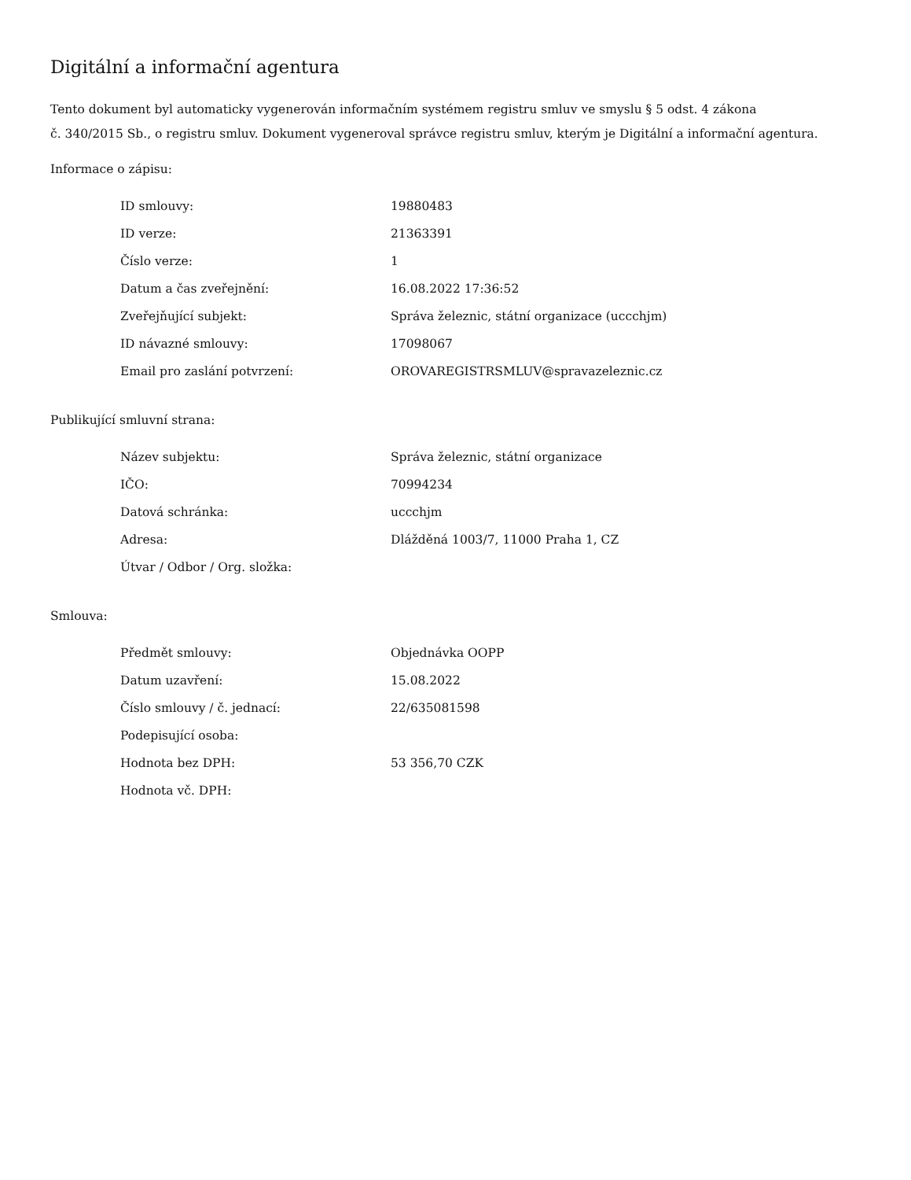Digitální a informační agentura
Tento dokument byl automaticky vygenerován informačním systémem registru smluv ve smyslu § 5 odst. 4 zákona
č. 340/2015 Sb., o registru smluv. Dokument vygeneroval správce registru smluv, kterým je Digitální a informační agentura.
Informace o zápisu:
| ID smlouvy: | 19880483 |
| ID verze: | 21363391 |
| Číslo verze: | 1 |
| Datum a čas zveřejnění: | 16.08.2022 17:36:52 |
| Zveřejňující subjekt: | Správa železnic, státní organizace (uccchjm) |
| ID návazné smlouvy: | 17098067 |
| Email pro zaslání potvrzení: | OROVAREGISTRSMLUV@spravazeleznic.cz |
Publikující smluvní strana:
| Název subjektu: | Správa železnic, státní organizace |
| IČO: | 70994234 |
| Datová schránka: | uccchjm |
| Adresa: | Dlážděná 1003/7, 11000 Praha 1, CZ |
| Útvar / Odbor / Org. složka: | |
Smlouva:
| Předmět smlouvy: | Objednávka OOPP |
| Datum uzavření: | 15.08.2022 |
| Číslo smlouvy / č. jednací: | 22/635081598 |
| Podepisující osoba: | |
| Hodnota bez DPH: | 53 356,70 CZK |
| Hodnota vč. DPH: | |